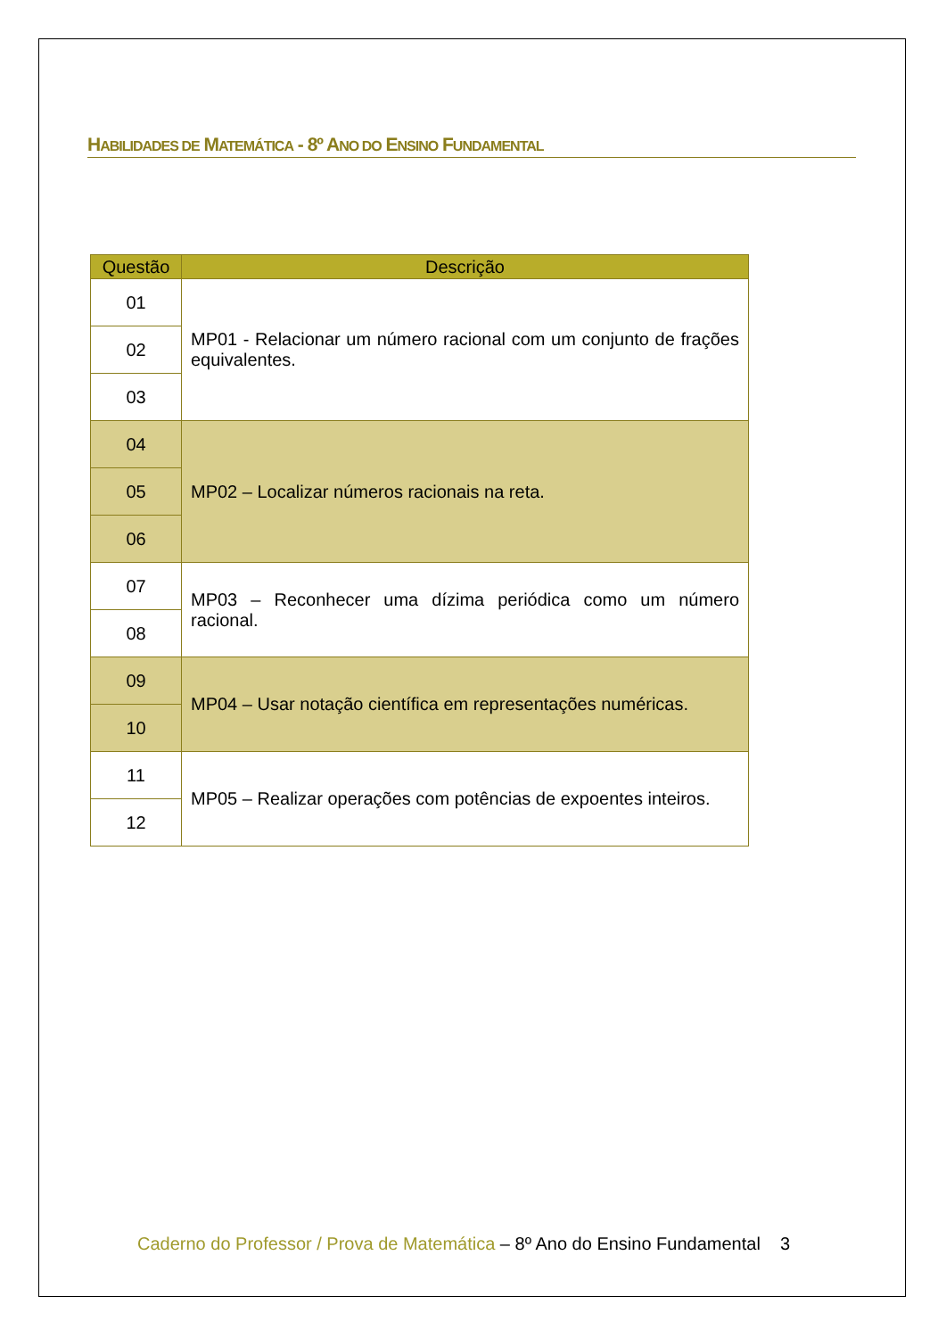HABILIDADES DE MATEMÁTICA - 8º ANO DO ENSINO FUNDAMENTAL
| Questão | Descrição |
| --- | --- |
| 01 | MP01 - Relacionar um número racional com um conjunto de frações equivalentes. |
| 02 | |
| 03 | |
| 04 | MP02 – Localizar números racionais na reta. |
| 05 | |
| 06 | |
| 07 | MP03 – Reconhecer uma dízima periódica como um número racional. |
| 08 | |
| 09 | MP04 – Usar notação científica em representações numéricas. |
| 10 | |
| 11 | MP05 – Realizar operações com potências de expoentes inteiros. |
| 12 | |
Caderno do Professor / Prova de Matemática – 8º Ano do Ensino Fundamental 3